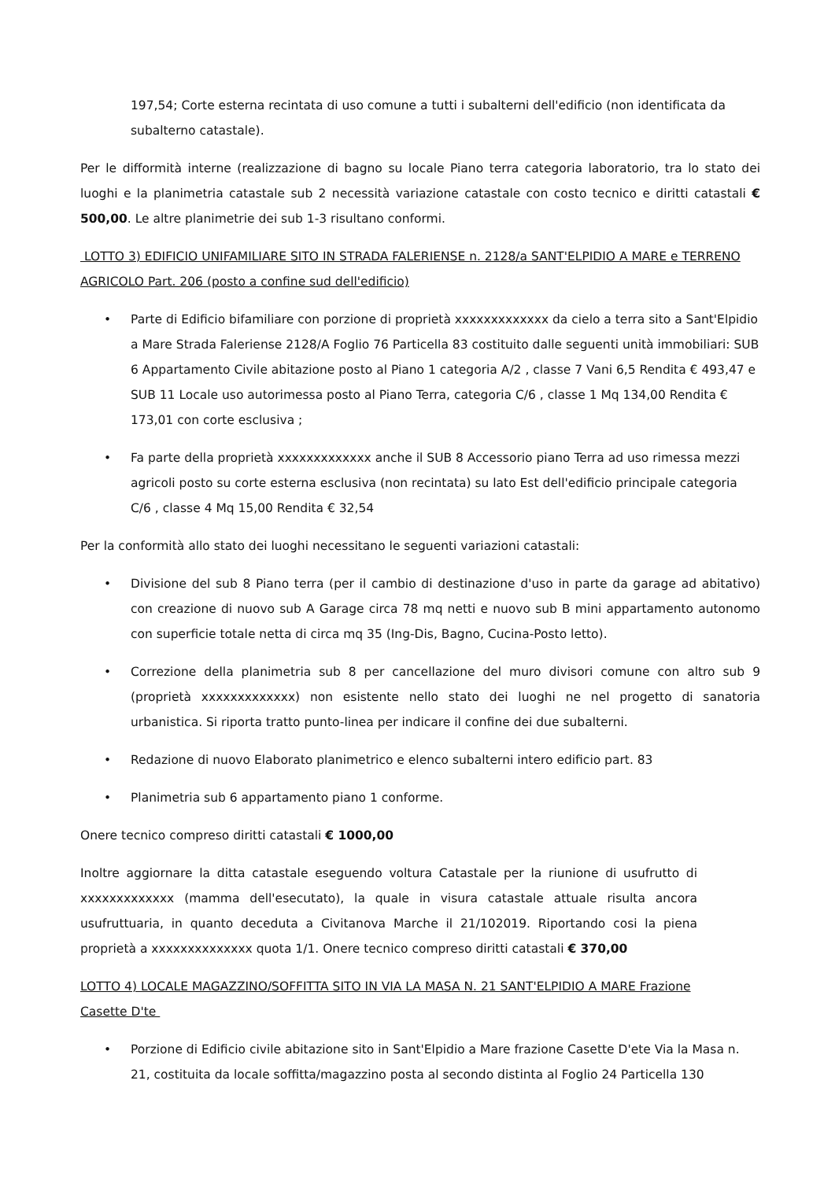197,54; Corte esterna recintata di uso comune a tutti i subalterni dell'edificio (non identificata da subalterno catastale).
Per le difformità interne (realizzazione di bagno su locale Piano terra categoria laboratorio, tra lo stato dei luoghi e la planimetria catastale sub 2 necessità variazione catastale con costo tecnico e diritti catastali € 500,00. Le altre planimetrie dei sub 1-3 risultano conformi.
LOTTO 3) EDIFICIO UNIFAMILIARE SITO IN STRADA FALERIENSE n. 2128/a SANT'ELPIDIO A MARE e TERRENO AGRICOLO Part. 206 (posto a confine sud dell'edificio)
• Parte di Edificio bifamiliare con porzione di proprietà xxxxxxxxxxxxx da cielo a terra sito a Sant'Elpidio a Mare Strada Faleriense 2128/A Foglio 76 Particella 83 costituito dalle seguenti unità immobiliari: SUB 6 Appartamento Civile abitazione posto al Piano 1 categoria A/2 , classe 7 Vani 6,5 Rendita € 493,47 e SUB 11 Locale uso autorimessa posto al Piano Terra, categoria C/6 , classe 1 Mq 134,00 Rendita € 173,01 con corte esclusiva ;
• Fa parte della proprietà xxxxxxxxxxxxx anche il SUB 8 Accessorio piano Terra ad uso rimessa mezzi agricoli posto su corte esterna esclusiva (non recintata) su lato Est dell'edificio principale categoria C/6 , classe 4 Mq 15,00 Rendita € 32,54
Per la conformità allo stato dei luoghi necessitano le seguenti variazioni catastali:
• Divisione del sub 8 Piano terra (per il cambio di destinazione d'uso in parte da garage ad abitativo) con creazione di nuovo sub A Garage circa 78 mq netti e nuovo sub B mini appartamento autonomo con superficie totale netta di circa mq 35 (Ing-Dis, Bagno, Cucina-Posto letto).
• Correzione della planimetria sub 8 per cancellazione del muro divisori comune con altro sub 9 (proprietà xxxxxxxxxxxxx) non esistente nello stato dei luoghi ne nel progetto di sanatoria urbanistica. Si riporta tratto punto-linea per indicare il confine dei due subalterni.
• Redazione di nuovo Elaborato planimetrico e elenco subalterni intero edificio part. 83
• Planimetria sub 6 appartamento piano 1 conforme.
Onere tecnico compreso diritti catastali € 1000,00
Inoltre aggiornare la ditta catastale eseguendo voltura Catastale per la riunione di usufrutto di xxxxxxxxxxxxx (mamma dell'esecutato), la quale in visura catastale attuale risulta ancora usufruttuaria, in quanto deceduta a Civitanova Marche il 21/102019. Riportando cosi la piena proprietà a xxxxxxxxxxxxxx quota 1/1. Onere tecnico compreso diritti catastali € 370,00
LOTTO 4) LOCALE MAGAZZINO/SOFFITTA SITO IN VIA LA MASA N. 21 SANT'ELPIDIO A MARE Frazione Casette D'te
• Porzione di Edificio civile abitazione sito in Sant'Elpidio a Mare frazione Casette D'ete Via la Masa n. 21, costituita da locale soffitta/magazzino posta al secondo distinta al Foglio 24 Particella 130